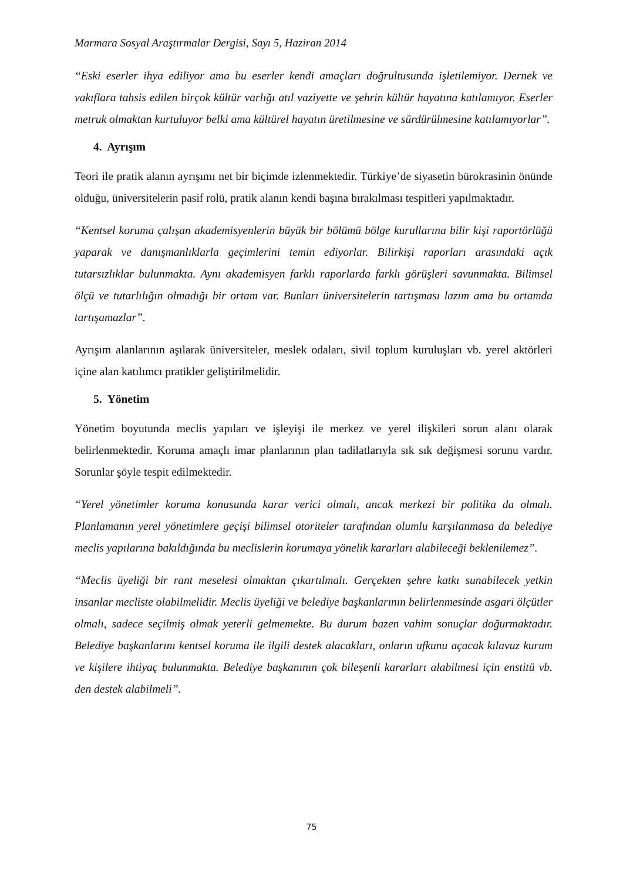Marmara Sosyal Araştırmalar Dergisi, Sayı 5, Haziran 2014
“Eski eserler ihya ediliyor ama bu eserler kendi amaçları doğrultusunda işletilemiyor. Dernek ve vakıflara tahsis edilen birçok kültür varlığı atıl vaziyette ve şehrin kültür hayatına katılamıyor. Eserler metruk olmaktan kurtuluyor belki ama kültürel hayatın üretilmesine ve sürdürülmesine katılamıyorlar”.
4. Ayrışım
Teori ile pratik alanın ayrışımı net bir biçimde izlenmektedir. Türkiye’de siyasetin bürokrasinin önünde olduğu, üniversitelerin pasif rolü, pratik alanın kendi başına bırakılması tespitleri yapılmaktadır.
“Kentsel koruma çalışan akademisyenlerin büyük bir bölümü bölge kurullarına bilir kişi raportörlüğü yaparak ve danışmanlıklarla geçimlerini temin ediyorlar. Bilirkişi raporları arasındaki açık tutarsızlıklar bulunmakta. Aynı akademisyen farklı raporlarda farklı görüşleri savunmakta. Bilimsel ölçü ve tutarlılığın olmadığı bir ortam var. Bunları üniversitelerin tartışması lazım ama bu ortamda tartışamazlar”.
Ayrışım alanlarının aşılarak üniversiteler, meslek odaları, sivil toplum kuruluşları vb. yerel aktörleri içine alan katılımcı pratikler geliştirilmelidir.
5. Yönetim
Yönetim boyutunda meclis yapıları ve işleyişi ile merkez ve yerel ilişkileri sorun alanı olarak belirlenmektedir. Koruma amaçlı imar planlarının plan tadilatlarıyla sık sık değişmesi sorunu vardır. Sorunlar şöyle tespit edilmektedir.
“Yerel yönetimler koruma konusunda karar verici olmalı, ancak merkezi bir politika da olmalı. Planlamanın yerel yönetimlere geçişi bilimsel otoriteler tarafından olumlu karşılanmasa da belediye meclis yapılarına bakıldığında bu meclislerin korumaya yönelik kararları alabileceği beklenilemez”.
“Meclis üyeliği bir rant meselesi olmaktan çıkartılmalı. Gerçekten şehre katkı sunabilecek yetkin insanlar mecliste olabilmelidir. Meclis üyeliği ve belediye başkanlarının belirlenmesinde asgari ölçütler olmalı, sadece seçilmiş olmak yeterli gelmemekte. Bu durum bazen vahim sonuçlar doğurmaktadır. Belediye başkanlarını kentsel koruma ile ilgili destek alacakları, onların ufkunu açacak kılavuz kurum ve kişilere ihtiyaç bulunmakta. Belediye başkanının çok bileşenli kararları alabilmesi için enstitü vb. den destek alabilmeli”.
75